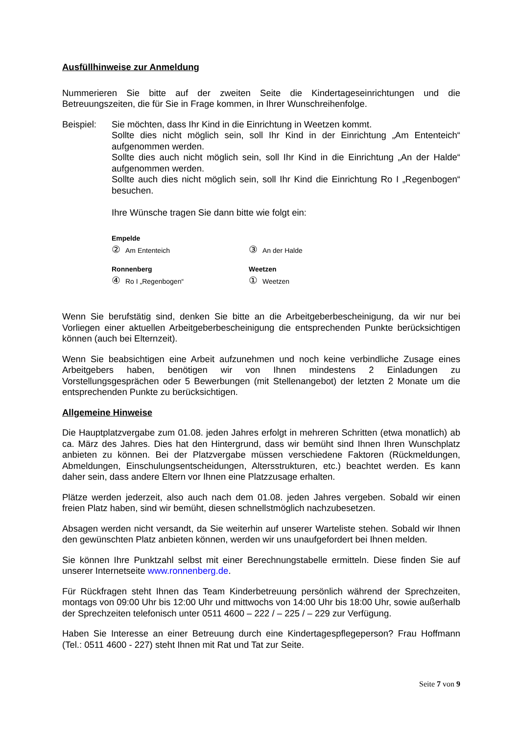Ausfüllhinweise zur Anmeldung
Nummerieren Sie bitte auf der zweiten Seite die Kindertageseinrichtungen und die Betreuungszeiten, die für Sie in Frage kommen, in Ihrer Wunschreihenfolge.
Beispiel: Sie möchten, dass Ihr Kind in die Einrichtung in Weetzen kommt.
Sollte dies nicht möglich sein, soll Ihr Kind in der Einrichtung „Am Ententeich“ aufgenommen werden.
Sollte dies auch nicht möglich sein, soll Ihr Kind in die Einrichtung „An der Halde“ aufgenommen werden.
Sollte auch dies nicht möglich sein, soll Ihr Kind die Einrichtung Ro I „Regenbogen“ besuchen.
Ihre Wünsche tragen Sie dann bitte wie folgt ein:
Empelde
② Am Ententeich
③ An der Halde
Ronnenberg
④ Ro I „Regenbogen“
Weetzen
① Weetzen
Wenn Sie berufstätig sind, denken Sie bitte an die Arbeitgeberbescheinigung, da wir nur bei Vorliegen einer aktuellen Arbeitgeberbescheinigung die entsprechenden Punkte berücksichtigen können (auch bei Elternzeit).
Wenn Sie beabsichtigen eine Arbeit aufzunehmen und noch keine verbindliche Zusage eines Arbeitgebers haben, benötigen wir von Ihnen mindestens 2 Einladungen zu Vorstellungsgesprächen oder 5 Bewerbungen (mit Stellenangebot) der letzten 2 Monate um die entsprechenden Punkte zu berücksichtigen.
Allgemeine Hinweise
Die Hauptplatzvergabe zum 01.08. jeden Jahres erfolgt in mehreren Schritten (etwa monatlich) ab ca. März des Jahres. Dies hat den Hintergrund, dass wir bemüht sind Ihnen Ihren Wunschplatz anbieten zu können. Bei der Platzvergabe müssen verschiedene Faktoren (Rückmeldungen, Abmeldungen, Einschulungsentscheidungen, Altersstrukturen, etc.) beachtet werden. Es kann daher sein, dass andere Eltern vor Ihnen eine Platzzusage erhalten.
Plätze werden jederzeit, also auch nach dem 01.08. jeden Jahres vergeben. Sobald wir einen freien Platz haben, sind wir bemüht, diesen schnellstmöglich nachzubesetzen.
Absagen werden nicht versandt, da Sie weiterhin auf unserer Warteliste stehen. Sobald wir Ihnen den gewünschten Platz anbieten können, werden wir uns unaufgefordert bei Ihnen melden.
Sie können Ihre Punktzahl selbst mit einer Berechnungstabelle ermitteln. Diese finden Sie auf unserer Internetseite www.ronnenberg.de.
Für Rückfragen steht Ihnen das Team Kinderbetreuung persönlich während der Sprechzeiten, montags von 09:00 Uhr bis 12:00 Uhr und mittwochs von 14:00 Uhr bis 18:00 Uhr, sowie außerhalb der Sprechzeiten telefonisch unter 0511 4600 – 222 / – 225 / – 229 zur Verfügung.
Haben Sie Interesse an einer Betreuung durch eine Kindertagespflegeperson? Frau Hoffmann (Tel.: 0511 4600 - 227) steht Ihnen mit Rat und Tat zur Seite.
Seite 7 von 9